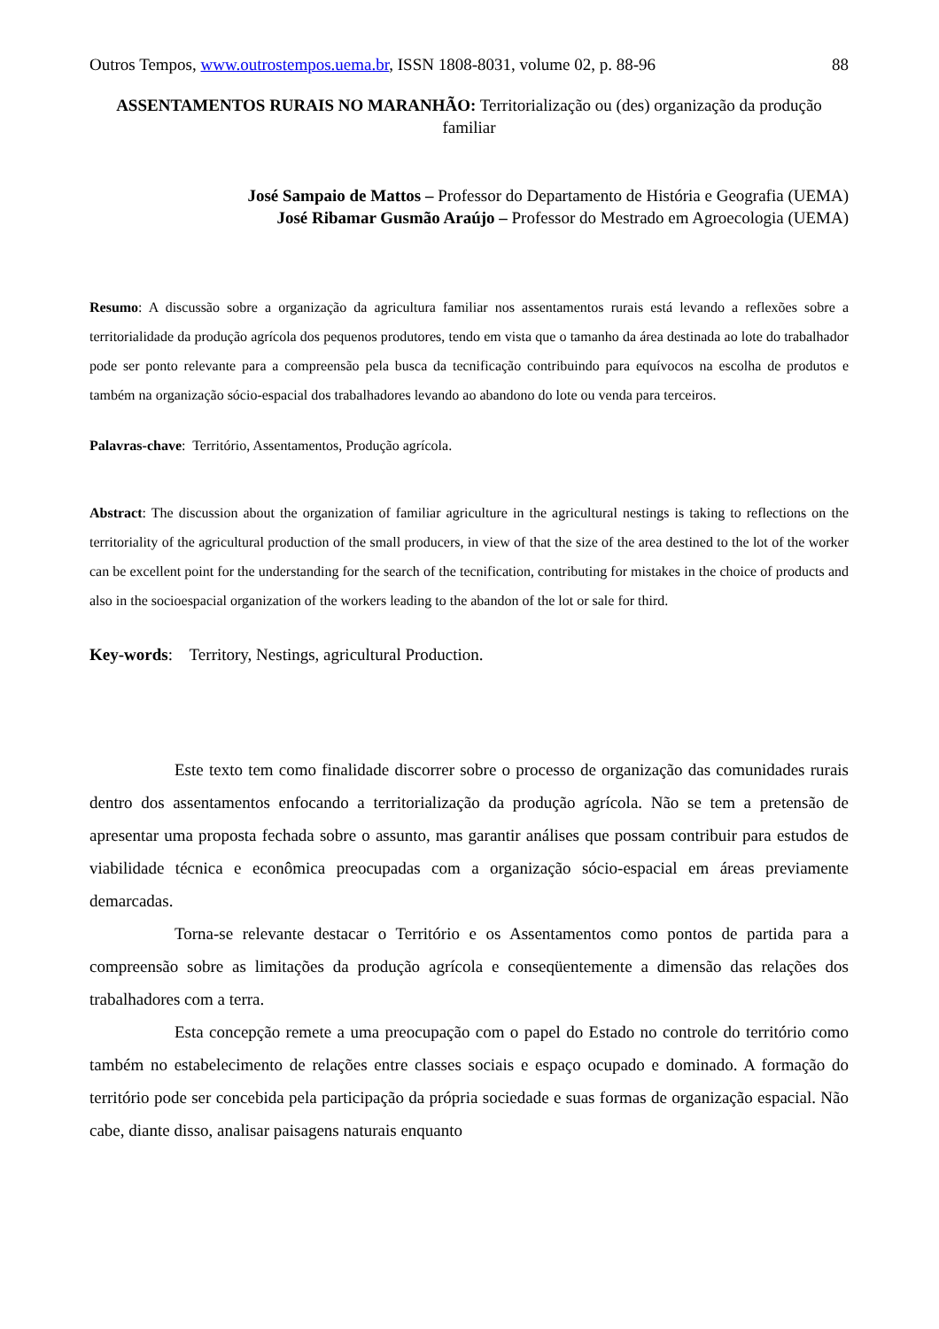Outros Tempos, www.outrostempos.uema.br, ISSN 1808-8031, volume 02, p. 88-96 88
ASSENTAMENTOS RURAIS NO MARANHÃO: Territorialização ou (des) organização da produção familiar
José Sampaio de Mattos – Professor do Departamento de História e Geografia (UEMA)
José Ribamar Gusmão Araújo – Professor do Mestrado em Agroecologia (UEMA)
Resumo: A discussão sobre a organização da agricultura familiar nos assentamentos rurais está levando a reflexões sobre a territorialidade da produção agrícola dos pequenos produtores, tendo em vista que o tamanho da área destinada ao lote do trabalhador pode ser ponto relevante para a compreensão pela busca da tecnificação contribuindo para equívocos na escolha de produtos e também na organização sócio-espacial dos trabalhadores levando ao abandono do lote ou venda para terceiros.
Palavras-chave: Território, Assentamentos, Produção agrícola.
Abstract: The discussion about the organization of familiar agriculture in the agricultural nestings is taking to reflections on the territoriality of the agricultural production of the small producers, in view of that the size of the area destined to the lot of the worker can be excellent point for the understanding for the search of the tecnification, contributing for mistakes in the choice of products and also in the socioespacial organization of the workers leading to the abandon of the lot or sale for third.
Key-words: Territory, Nestings, agricultural Production.
Este texto tem como finalidade discorrer sobre o processo de organização das comunidades rurais dentro dos assentamentos enfocando a territorialização da produção agrícola. Não se tem a pretensão de apresentar uma proposta fechada sobre o assunto, mas garantir análises que possam contribuir para estudos de viabilidade técnica e econômica preocupadas com a organização sócio-espacial em áreas previamente demarcadas.
Torna-se relevante destacar o Território e os Assentamentos como pontos de partida para a compreensão sobre as limitações da produção agrícola e conseqüentemente a dimensão das relações dos trabalhadores com a terra.
Esta concepção remete a uma preocupação com o papel do Estado no controle do território como também no estabelecimento de relações entre classes sociais e espaço ocupado e dominado. A formação do território pode ser concebida pela participação da própria sociedade e suas formas de organização espacial. Não cabe, diante disso, analisar paisagens naturais enquanto